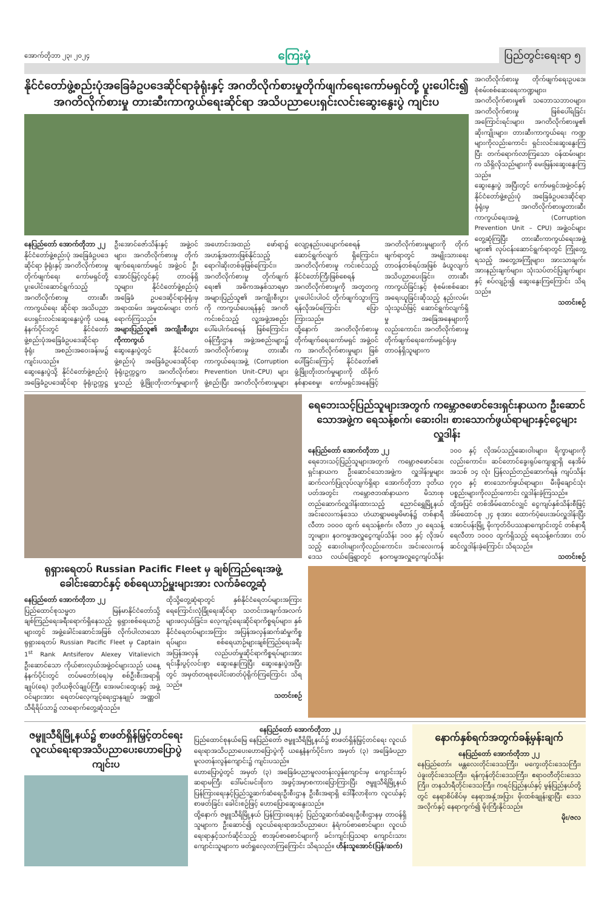အောက်တိုဘာ ၂၃၊ ၂၀၂၄ ကြေးမုံ ပြည်တွင်းရေးရာ ၅
နိုင်ငံတော်ဖွဲ့စည်းပုံအခြေခံဥပဒေဆိုင်ရာခုံရုံးနှင့် အဂတိလိုက်စားမှုတိုက်ဖျက်ရေးကော်မရှင်တို့ ပူးပေါင်း၍ အဂတိလိုက်စားမှု တားဆီးကာကွယ်ရေးဆိုင်ရာ အသိပညာပေးရှင်းလင်းဆွေးနွေးပွဲ ကျင်းပ
နေပြည်တော် အောက်တိုဘာ ၂၂
နိုင်ငံတော်ဖွဲ့စည်းပုံ အခြေခံဥပဒေဆိုင်ရာ ခုံရုံးနှင့် အဂတိလိုက်စားမှု တိုက်ဖျက်ရေး ကော်မရှင်တို့ ပူးပေါင်းဆောင်ရွက်သည့် အဂတိလိုက်စားမှု တားဆီးကာကွယ်ရေး ဆိုင်ရာ အသိပညာပေးရှင်းလင်းဆွေးနွေးပွဲကို ယနေ့နံနက်ပိုင်းတွင် နိုင်ငံတော် ဖွဲ့စည်းပုံအခြေခံဥပဒေဆိုင်ရာခုံရုံး အစည်းအဝေးခန်းမ၌ ကျင်းပသည်။
ဆွေးနွေးပွဲသို့ နိုင်ငံတော်ဖွဲ့စည်းပုံအခြေခံဥပဒေဆိုင်ရာ ခုံရုံးဥက္ကဋ္ဌ ဦးအောင်ဇော်သိန်းနှင့် အဖွဲ့ဝင်များ၊ အဂတိလိုက်စားမှု တိုက်ဖျက်ရေးကော်မရှင် အဖွဲ့ဝင် ဦးအောင်မြင့်လွင်နှင့် တာဝန်ရှိသူများ၊ နိုင်ငံတော်ဖွဲ့စည်းပုံအခြေခံ ဥပဒေဆိုင်ရာခုံရုံးမှ အရာထမ်း၊ အမှုထမ်းများ တက်ရောက်ကြသည်။
အများပြည်သူ၏ အကျိုးစီးပွားကိုကာကွယ်
ဆွေးနွေးပွဲတွင် နိုင်ငံတော်ဖွဲ့စည်းပုံ အခြေခံဥပဒေဆိုင်ရာ ခုံရုံးဥက္ကဋ္ဌက အဂတိလိုက်စားမှုသည် ဖွံ့ဖြိုးတိုးတက်မှုများကို အဟောင်းအထည် ဖော်ရာ၌ အဟန့်အတားဖြစ်နိုင်သည့် ရောဂါဆိုးတစ်ခုဖြစ်ကြောင်း၊ အဂတိလိုက်စားမှု တိုက်ဖျက်ရေး၏ အဓိကအနှစ်သာရမှာ အများပြည်သူ၏ အကျိုးစီးပွားကို ကာကွယ်ပေးရန်နှင့် အဂတိ ကင်းစင်သည့် လူ့အဖွဲ့အစည်း ပေါ်ပေါက်စေရန် ဖြစ်ကြောင်း၊ ဝန်ကြီးဌာန အဖွဲ့အစည်းများ၌ အဂတိလိုက်စားမှု တားဆီး ကာကွယ်ရေးအဖွဲ့ (Corruption Prevention Unit–CPU) များ ဖွဲ့စည်းပြီး အဂတိလိုက်စားမှုများ လျော့နည်းပပျောက်စေရန် ဆောင်ရွက်လျက် ရှိကြောင်း၊ အဂတိလိုက်စားမှု ကင်းစင်သည့် နိုင်ငံတော်ကြီးဖြစ်စေရန် အဂတိလိုက်စားမှုကို အတူတကွ ပူးပေါင်းပါဝင် တိုက်ဖျက်သွားကြရန်လိုအပ်ကြောင်း ပြောကြားသည်။
ထို့နောက် အဂတိလိုက်စားမှု တိုက်ဖျက်ရေးကော်မရှင် အဖွဲ့ဝင်က အဂတိလိုက်စားမှုများ ဖြစ်ပေါ်ခြင်းကြောင့် နိုင်ငံတော်၏ ဖွံ့ဖြိုးတိုးတက်မှုများကို ထိခိုက်နစ်နာစေမှု၊ ကော်မရှင်အနေဖြင့် အဂတိလိုက်စားမှုများကို တိုက်ဖျက်ရာတွင် အမျိုးသားရေး တာဝန်တစ်ရပ်အဖြစ် ခံယူလျက် အသိပညာပေးခြင်း၊ တားဆီးကာကွယ်ခြင်းနှင့် စုံစမ်းစစ်ဆေးအရေးယူခြင်းဆိုသည့် နည်းလမ်းသုံးသွယ်ဖြင့် ဆောင်ရွက်လျက်ရှိမှု အခြေအနေများကိုလည်းကောင်း၊ အဂတိလိုက်စားမှု တိုက်ဖျက်ရေးကော်မရှင်ရုံးမှ တာဝန်ရှိသူများက
အဂတိလိုက်စားမှု တိုက်ဖျက်ရေးဥပဒေ၊ စုံစမ်းစစ်ဆေးရေးကဏ္ဍများ၊ အဂတိလိုက်စားမှု၏ သဘောသဘာဝများ၊ အဂတိလိုက်စားမှု ဖြစ်ပေါ်ရခြင်း အကြောင်းရင်းများ၊ အဂတိလိုက်စားမှု၏ ဆိုးကျိုးများ၊ တားဆီးကာကွယ်ရေး ကဏ္ဍများကိုလည်းကောင်း ရှင်းလင်းဆွေးနွေးကြပြီး တက်ရောက်လာကြသော ဝန်ထမ်းများက သိရှိလိုသည်များကို မေးမြန်းဆွေးနွေးကြသည်။
ဆွေးနွေးပွဲ အပြီးတွင် ကော်မရှင်အဖွဲ့ဝင်နှင့် နိုင်ငံတော်ဖွဲ့စည်းပုံ အခြေခံဥပဒေဆိုင်ရာ ခုံရုံးမှ အဂတိလိုက်စားမှုတားဆီးကာကွယ်ရေးအဖွဲ့ (Corruption Prevention Unit – CPU) အဖွဲ့ဝင်များ တွေ့ဆုံကြပြီး တားဆီးကာကွယ်ရေးအဖွဲ့များ၏ လုပ်ငန်းဆောင်ရွက်ရာတွင် ကြုံတွေ့ရသည့် အတွေ့အကြုံများ၊ အားသာချက်၊ အားနည်းချက်များ၊ သုံးသပ်တင်ပြချက်များနှင့် စပ်လျဉ်း၍ ဆွေးနွေးကြကြောင်း သိရသည်။
သတင်းစဉ်
ရုရှားရေတပ် Russian Pacific Fleet မှ ချစ်ကြည်ရေးအဖွဲ့ ခေါင်းဆောင်နှင့် စစ်ရေယာဉ်မှူးများအား လက်ခံတွေ့ဆုံ
နေပြည်တော် အောက်တိုဘာ ၂၂
ပြည်ထောင်စုသမ္မတ မြန်မာနိုင်ငံတော်သို့ ချစ်ကြည်ရေးခရီးရောက်ရှိနေသည့် ရုရှားစစ်ရေယာဉ်များတွင် အဖွဲ့ခေါင်းဆောင်အဖြစ် လိုက်ပါလာသော ရုရှားရေတပ် Russian Pacific Fleet မှ Captain 1<sup>st</sup> Rank Antsiferov Alexey Vitalievich ဦးဆောင်သော ကိုယ်စားလှယ်အဖွဲ့ဝင်များသည် ယနေ့နံနက်ပိုင်းတွင် တပ်မတော်(ရေ)မှ စစ်ဦးစီးအရာရှိချုပ်(ရေ) ဒုတိယဗိုလ်ချုပ်ကြီး အေးမင်းထွေးနှင့် အဖွဲ့ဝင်များအား ရေတပ်လေ့ကျင့်ရေးဌာနချုပ် အဏ္ဏဝါသီရိရိပ်သာ၌ လာရောက်တွေ့ဆုံသည်။
ထိုသို့တွေ့ဆုံရာတွင် နှစ်နိုင်ငံရေတပ်များအကြား ရေကြောင်းလုံခြုံရေးဆိုင်ရာ သတင်းအချက်အလက်များဖလှယ်ခြင်း၊ လေ့ကျင့်ရေးဆိုင်ရာကိစ္စရပ်များ၊ နှစ်နိုင်ငံရေတပ်များအကြား အပြန်အလှန်ဆက်ဆံမှုကိစ္စရပ်များ၊ စစ်ရေယာဉ်များချစ်ကြည်ရေးခရီး အပြန်အလှန် လည်ပတ်မှုဆိုင်ရာကိစ္စရပ်များအား ရင်းနှီးပွင့်လင်းစွာ ဆွေးနွေးကြပြီး ဆွေးနွေးပွဲအပြီးတွင် အမှတ်တရစုပေါင်းဓာတ်ပုံရိုက်ကြကြောင်း သိရသည်။
သတင်းစဉ်
ရေဘေးသင့်ပြည်သူများအတွက် ကမ္ဘောဇဖောင်ဒေးရှင်းနာယက ဦးဆောင်သောအဖွဲ့က ရေသန့်စက်၊ ဆေးဝါး၊ စားသောက်ဖွယ်ရာများနှင့်ငွေများ လှူဒါန်း
နေပြည်တော် အောက်တိုဘာ ၂၂
ရေဘေးသင့်ပြည်သူများအတွက် ကမ္ဘောဇဖောင်ဒေးရှင်းနာယက ဦးဆောင်သောအဖွဲ့က လှူဒါန်းမှုများ ဆက်လက်ပြုလုပ်လျက်ရှိရာ အောက်တိုဘာ ဒုတိယပတ်အတွင်း ကမ္ဘောဇဘဏ်နာယက မိသားစုတည်ဆောက်လှူဒါန်းထားသည့် ညောင်ရွှေမြို့နယ် အင်းလေးကန်ဒေသ ဟဲယာရွာမမွေမိမာန်၌ တစ်နာရီ လီတာ ၁၀၀၀ ထွက် ရေသန့်စက်၊ လီတာ ၂၀ ရေသန့်ဘူးများ၊ နဝကမ္မအလှူငွေကျပ်သိန်း ၁၀၀ နှင့် လိုအပ်သည့် ဆေးဝါးများကိုလည်းကောင်း၊ အင်းလေးကန်ဒေသ လယ်ခြေရွာတွင် နဝကမ္မအလှူငွေကျပ်သိန်း ၁၀၀ နှင့် လိုအပ်သည့်ဆေးဝါးများ၊ ရိက္ခာများကိုလည်းကောင်း၊ ဆင်တောင်ခွေးရုပ်ကျေးရွာရှိ နေအိမ်အသစ် ၁၄ လုံး ပြန်လည်တည်ဆောက်ရန် ကျပ်သိန်း ၇၇၀ နှင့် စားသောက်ဖွယ်ရာများ၊ မီးဖိုချောင်သုံးပစ္စည်းများကိုလည်းကောင်း လှူဒါန်းခဲ့ကြသည်။
ထို့အပြင် တစ်အိမ်ထောင်လျှင် ငွေကျပ်နှစ်သိန်းစီဖြင့် အိမ်ထောင်စု ၂၄ စုအား ထောက်ပံ့ပေးအပ်လှူဒါန်းပြီး အောင်ပန်းမြို့ မိုးကုတ်ဝိပဿနာကျောင်းတွင် တစ်နာရီရေလီတာ ၁၀၀၀ ထွက်ရှိသည့် ရေသန့်စက်အား တပ်ဆင်လှူဒါန်းခဲ့ကြောင်း သိရသည်။
သတင်းစဉ်
ဇမ္ဗူသီရိမြို့နယ်၌ စာဖတ်ရှိန်မြှင့်တင်ရေး လူငယ်ရေးရာအသိပညာပေးဟောပြောပွဲ ကျင်းပ
နေပြည်တော် အောက်တိုဘာ ၂၂
ပြည်ထောင်စုနယ်မြေ နေပြည်တော် ဇမ္ဗူသီရိမြို့နယ်၌ စာဖတ်ရှိန်မြှင့်တင်ရေး လူငယ်ရေးရာအသိပညာပေးဟောပြောပွဲကို ယနေ့နံနက်ပိုင်းက အမှတ် (၃) အခြေခံပညာ မူလတန်းလွန်ကျောင်း၌ ကျင်းပသည်။
ဟောပြောပွဲတွင် အမှတ် (၃) အခြေခံပညာမူလတန်းလွန်ကျောင်းမှ ကျောင်းအုပ်ဆရာမကြီး ဒေါ်မင်းမင်းစိုးက အဖွင့်အမှာစကားပြောကြားပြီး ဇမ္ဗူသီရိမြို့နယ် ပြန်ကြားရေးနှင့်ပြည်သူ့ဆက်ဆံရေးဦးစီးဌာန ဦးစီးအရာရှိ ဒေါ်နီလာစိုးက လူငယ်နှင့် စာဖတ်ခြင်း ခေါင်းစဉ်ဖြင့် ဟောပြောဆွေးနွေးသည်။
ထို့နောက် ဇမ္ဗူသီရိမြို့နယ် ပြန်ကြားရေးနှင့် ပြည်သူ့ဆက်ဆံရေးဦးစီးဌာနမှ တာဝန်ရှိသူများက ဦးဆောင်၍ လူငယ်ရေးရာအသိပညာပေး နံရံကပ်စာစောင်များ၊ လူငယ်ရေးရာနှင့်သက်ဆိုင်သည့် စာအုပ်စာစောင်များကို ခင်းကျင်းပြသရာ ကျောင်းသားကျောင်းသူများက ဖတ်ရှုလေ့လာကြကြောင်း သိရသည်။ ဟိန်းသူအောင်(ပြန်/ဆက်)
နောက်နှစ်ရက်အတွက်ခန့်မှန်းချက်
နေပြည်တော် အောက်တိုဘာ ၂၂
နေပြည်တော်၊ မန္တလေးတိုင်းဒေသကြီး၊ မကွေးတိုင်းဒေသကြီး၊ ပဲခူးတိုင်းဒေသကြီး၊ ရန်ကုန်တိုင်းဒေသကြီး၊ ဧရာဝတီတိုင်းဒေသကြီး၊ တနင်္သာရီတိုင်းဒေသကြီး၊ ကရင်ပြည်နယ်နှင့် မွန်ပြည်နယ်တို့တွင် နေရာစိပ်စိပ်မှ နေရာအနှံ့အပြား မိုးထစ်ချုန်းရွာပြီး ဒေသအလိုက်နှင့် နေရာကွက်၍ မိုးကြီးနိုင်သည်။
မိုး/ဇလ